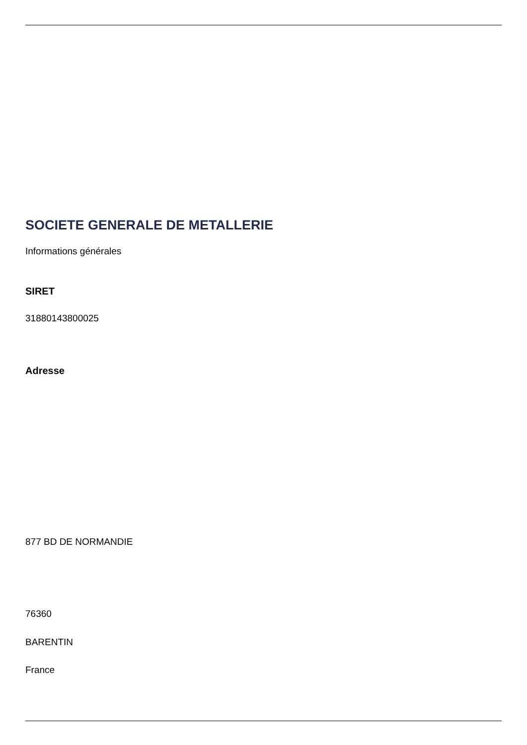SOCIETE GENERALE DE METALLERIE
Informations générales
SIRET
31880143800025
Adresse
877 BD DE NORMANDIE
76360
BARENTIN
France